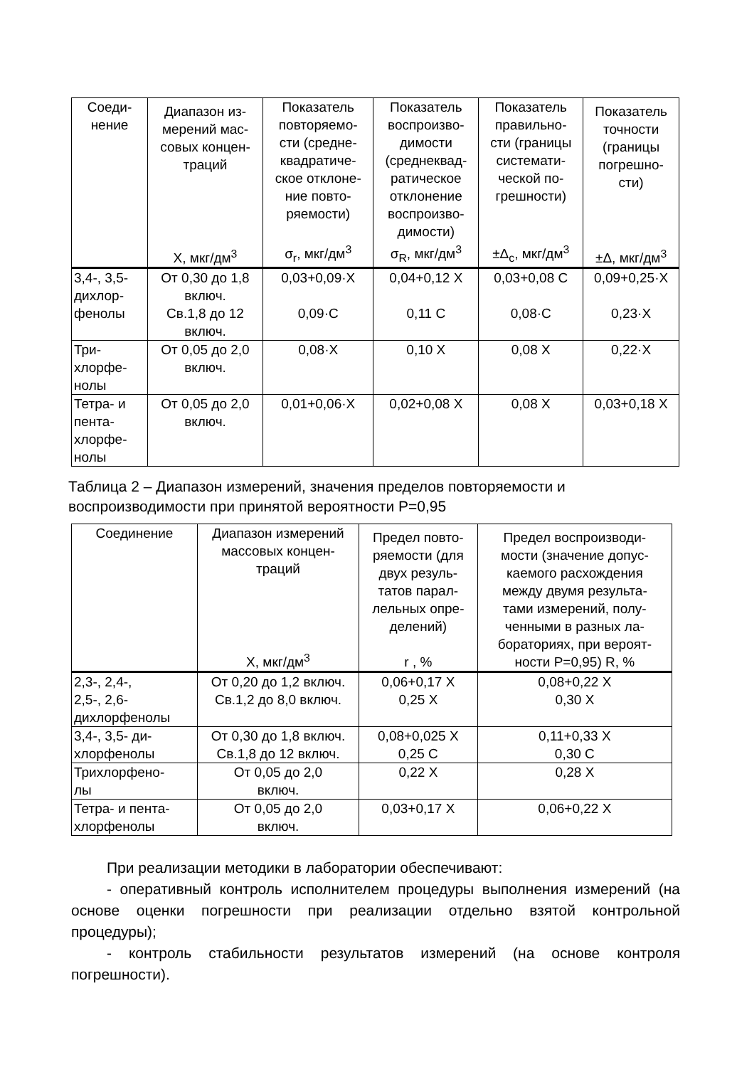| Соеди- нение | Диапазон из- мерений мас- совых концен- траций X, мкг/дм<sup>3</sup> | Показатель повторяемо- сти (средне- квадратиче- ское отклоне- ние повто- ряемости) σ<sub>r</sub>, мкг/дм<sup>3</sup> | Показатель воспроизво- димости (среднеквад- ратическое отклонение воспроизво- димости) σ<sub>R</sub>, мкг/дм<sup>3</sup> | Показатель правильно- сти (границы системати- ческой по- грешности) ±Δ<sub>c</sub>, мкг/дм<sup>3</sup> | Показатель точности (границы погрешно- сти) ±Δ, мкг/дм<sup>3</sup> |
| --- | --- | --- | --- | --- | --- |
| 3,4-, 3,5- дихлор- фенолы | От 0,30 до 1,8 включ. Св.1,8 до 12 включ. | 0,03+0,09·X 0,09·C | 0,04+0,12 X 0,11 C | 0,03+0,08 C 0,08·C | 0,09+0,25·X 0,23·X |
| Три- хлорфе- нолы | От 0,05 до 2,0 включ. | 0,08·X | 0,10 X | 0,08 X | 0,22·X |
| Тетра- и пента- хлорфе- нолы | От 0,05 до 2,0 включ. | 0,01+0,06·X | 0,02+0,08 X | 0,08 X | 0,03+0,18 X |
Таблица 2 – Диапазон измерений, значения пределов повторяемости и воспроизводимости при принятой вероятности P=0,95
| Соединение | Диапазон измерений массовых концен- траций X, мкг/дм<sup>3</sup> | Предел повто- ряемости (для двух резуль- татов парал- лельных опре- делений) r , % | Предел воспроизводи- мости (значение допус- каемого расхождения между двумя результа- тами измерений, полу- ченными в разных ла- бораториях, при вероят- ности P=0,95) R, % |
| --- | --- | --- | --- |
| 2,3-, 2,4-, 2,5-, 2,6- дихлорфенолы | От 0,20 до 1,2 включ. Св.1,2 до 8,0 включ. | 0,06+0,17 X 0,25 X | 0,08+0,22 X 0,30 X |
| 3,4-, 3,5- ди- хлорфенолы | От 0,30 до 1,8 включ. Св.1,8 до 12 включ. | 0,08+0,025 X 0,25 C | 0,11+0,33 X 0,30 C |
| Трихлорфено- лы | От 0,05 до 2,0 включ. | 0,22 X | 0,28 X |
| Тетра- и пента- хлорфенолы | От 0,05 до 2,0 включ. | 0,03+0,17 X | 0,06+0,22 X |
При реализации методики в лаборатории обеспечивают:
- оперативный контроль исполнителем процедуры выполнения измерений (на основе оценки погрешности при реализации отдельно взятой контрольной процедуры);
- контроль стабильности результатов измерений (на основе контроля погрешности).